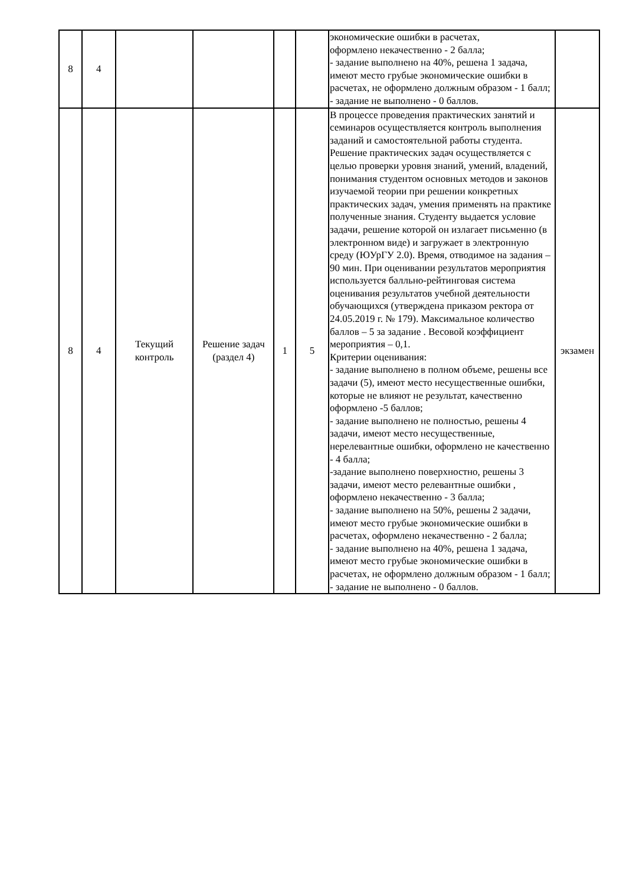| 8 | 4 | | | | | экономические ошибки в расчетах, оформлено некачественно - 2 балла; - задание выполнено на 40%, решена 1 задача, имеют место грубые экономические ошибки в расчетах, не оформлено должным образом - 1 балл; - задание не выполнено - 0 баллов. | |
| 8 | 4 | Текущий контроль | Решение задач (раздел 4) | 1 | 5 | В процессе проведения практических занятий и семинаров осуществляется контроль выполнения заданий и самостоятельной работы студента. Решение практических задач осуществляется с целью проверки уровня знаний, умений, владений, понимания студентом основных методов и законов изучаемой теории при решении конкретных практических задач, умения применять на практике полученные знания. Студенту выдается условие задачи, решение которой он излагает письменно (в электронном виде) и загружает в электронную среду (ЮУрГУ 2.0). Время, отводимое на задания – 90 мин. При оценивании результатов мероприятия используется балльно-рейтинговая система оценивания результатов учебной деятельности обучающихся (утверждена приказом ректора от 24.05.2019 г. № 179). Максимальное количество баллов – 5 за задание . Весовой коэффициент мероприятия – 0,1. Критерии оценивания: - задание выполнено в полном объеме, решены все задачи (5), имеют место несущественные ошибки, которые не влияют не результат, качественно оформлено -5 баллов; - задание выполнено не полностью, решены 4 задачи, имеют место несущественные, нерелевантные ошибки, оформлено не качественно - 4 балла; -задание выполнено поверхностно, решены 3 задачи, имеют место релевантные ошибки , оформлено некачественно - 3 балла; - задание выполнено на 50%, решены 2 задачи, имеют место грубые экономические ошибки в расчетах, оформлено некачественно - 2 балла; - задание выполнено на 40%, решена 1 задача, имеют место грубые экономические ошибки в расчетах, не оформлено должным образом - 1 балл; - задание не выполнено - 0 баллов. | экзамен |